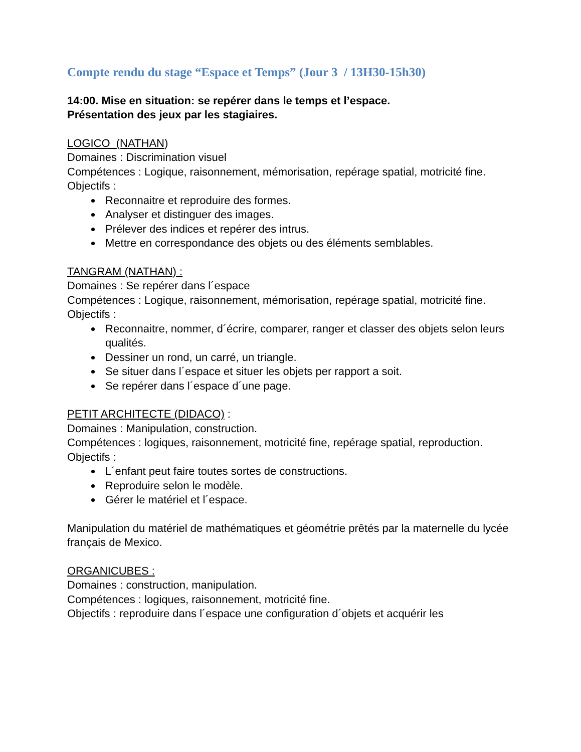Compte rendu du stage “Espace et Temps” (Jour 3 / 13H30-15h30)
14:00. Mise en situation: se repérer dans le temps et l’espace.
Présentation des jeux par les stagiaires.
LOGICO (NATHAN)
Domaines : Discrimination visuel
Compétences : Logique, raisonnement, mémorisation, repérage spatial, motricité fine.
Objectifs :
Reconnaitre et reproduire des formes.
Analyser et distinguer des images.
Prélever des indices et repérer des intrus.
Mettre en correspondance des objets ou des éléments semblables.
TANGRAM (NATHAN) :
Domaines : Se repérer dans l´espace
Compétences : Logique, raisonnement, mémorisation, repérage spatial, motricité fine.
Objectifs :
Reconnaitre, nommer, d´écrire, comparer, ranger et classer des objets selon leurs qualités.
Dessiner un rond, un carré, un triangle.
Se situer dans l´espace et situer les objets per rapport a soit.
Se repérer dans l´espace d´une page.
PETIT ARCHITECTE (DIDACO) :
Domaines : Manipulation, construction.
Compétences : logiques, raisonnement, motricité fine, repérage spatial, reproduction.
Objectifs :
L´enfant peut faire toutes sortes de constructions.
Reproduire selon le modèle.
Gérer le matériel et l´espace.
Manipulation du matériel de mathématiques et géométrie prêtés par la maternelle du lycée français de Mexico.
ORGANICUBES :
Domaines : construction, manipulation.
Compétences : logiques, raisonnement, motricité fine.
Objectifs : reproduire dans l´espace une configuration d´objets et acquérir les